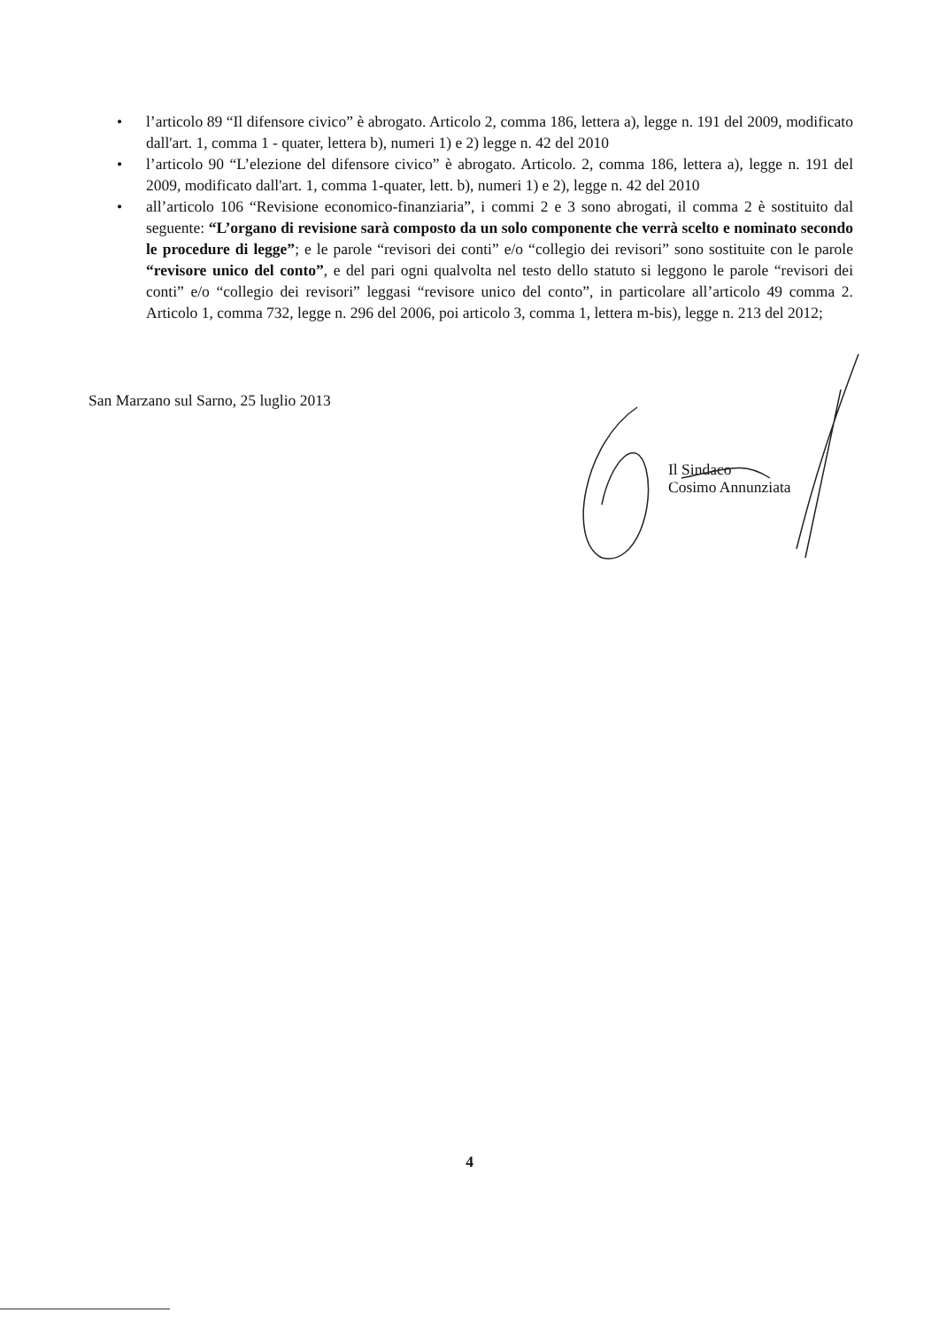• l’articolo 89 “Il difensore civico” è abrogato. Articolo 2, comma 186, lettera a), legge n. 191 del 2009, modificato dall'art. 1, comma 1 - quater, lettera b), numeri 1) e 2) legge n. 42 del 2010
• l’articolo 90 “L’elezione del difensore civico” è abrogato. Articolo. 2, comma 186, lettera a), legge n. 191 del 2009, modificato dall'art. 1, comma 1-quater, lett. b), numeri 1) e 2), legge n. 42 del 2010
• all’articolo 106 “Revisione economico-finanziaria”, i commi 2 e 3 sono abrogati, il comma 2 è sostituito dal seguente: “L’organo di revisione sarà composto da un solo componente che verrà scelto e nominato secondo le procedure di legge”; e le parole “revisori dei conti” e/o “collegio dei revisori” sono sostituite con le parole “revisore unico del conto”, e del pari ogni qualvolta nel testo dello statuto si leggono le parole “revisori dei conti” e/o “collegio dei revisori” leggasi “revisore unico del conto”, in particolare all’articolo 49 comma 2. Articolo 1, comma 732, legge n. 296 del 2006, poi articolo 3, comma 1, lettera m-bis), legge n. 213 del 2012;
San Marzano sul Sarno, 25 luglio 2013
Il Sindaco
Cosimo Annunziata
4